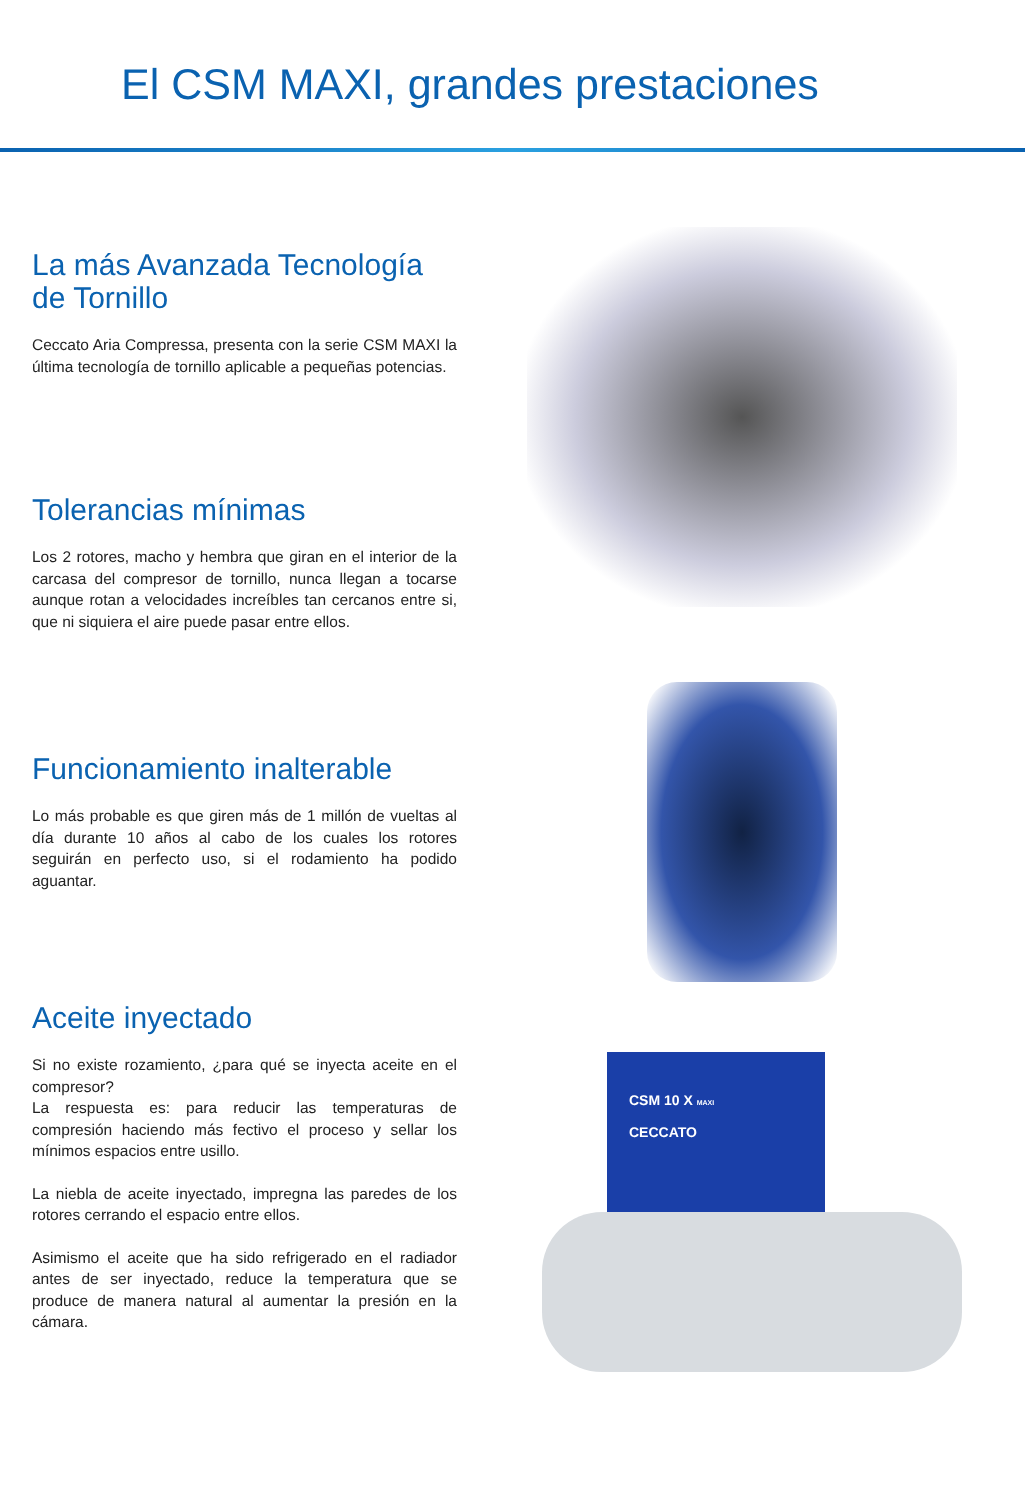El CSM MAXI, grandes prestaciones
La más Avanzada Tecnología de Tornillo
Ceccato Aria Compressa, presenta con la serie CSM MAXI la última tecnología de tornillo aplicable a pequeñas potencias.
Tolerancias mínimas
Los 2 rotores, macho y hembra que giran en el interior de la carcasa del compresor de tornillo, nunca llegan a tocarse aunque rotan a velocidades increíbles tan cercanos entre si, que ni siquiera el aire puede pasar entre ellos.
Funcionamiento inalterable
Lo más probable es que giren más de 1 millón de vueltas al día durante 10 años al cabo de los cuales los rotores seguirán en perfecto uso, si el rodamiento ha podido aguantar.
Aceite inyectado
Si no existe rozamiento, ¿para qué se inyecta aceite en el compresor?
La respuesta es: para reducir las temperaturas de compresión haciendo más fectivo el proceso y sellar los mínimos espacios entre usillo.
La niebla de aceite inyectado, impregna las paredes de los rotores cerrando el espacio entre ellos.
Asimismo el aceite que ha sido refrigerado en el radiador antes de ser inyectado, reduce la temperatura que se produce de manera natural al aumentar la presión en la cámara.
CSM 10 X MAXI
CECCATO